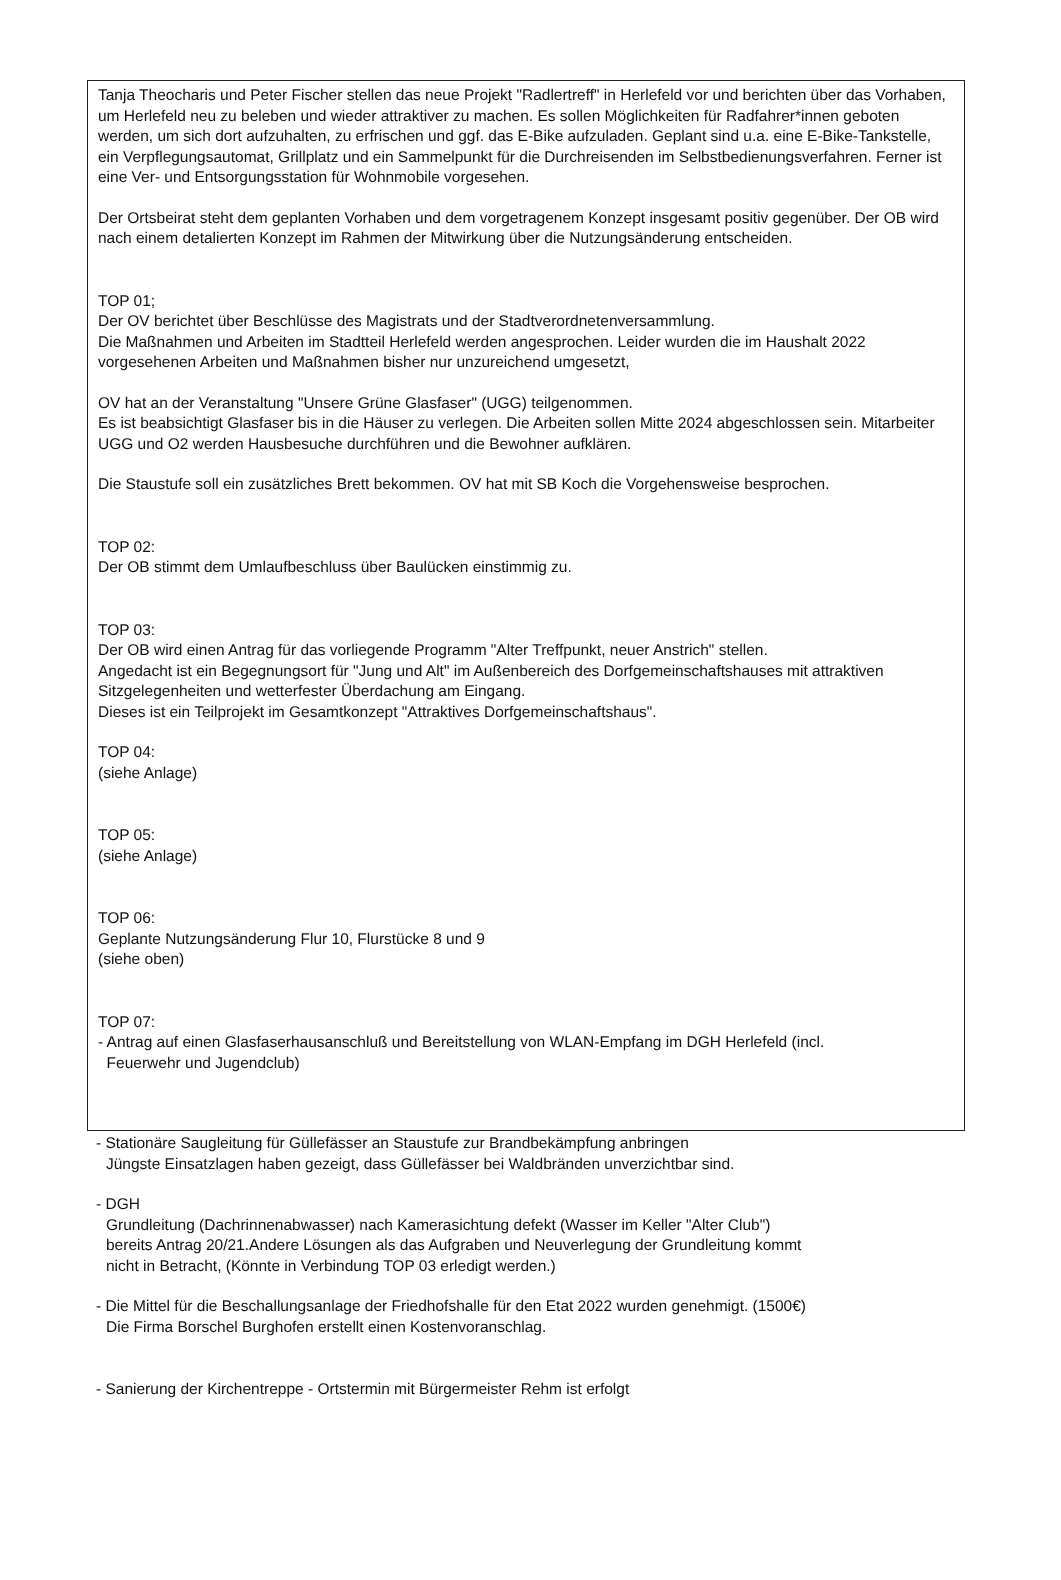Tanja Theocharis und Peter Fischer stellen das neue Projekt "Radlertreff" in Herlefeld vor und berichten über das Vorhaben, um Herlefeld neu zu beleben und wieder attraktiver zu machen. Es sollen Möglichkeiten für Radfahrer*innen geboten werden, um sich dort aufzuhalten, zu erfrischen und ggf. das E-Bike aufzuladen. Geplant sind u.a. eine E-Bike-Tankstelle, ein Verpflegungsautomat, Grillplatz und ein Sammelpunkt für die Durchreisenden im Selbstbedienungsverfahren. Ferner ist eine Ver- und Entsorgungsstation für Wohnmobile vorgesehen.
Der Ortsbeirat steht dem geplanten Vorhaben und dem vorgetragenem Konzept insgesamt positiv gegenüber. Der OB wird nach einem detalierten Konzept im Rahmen der Mitwirkung über die Nutzungsänderung entscheiden.
TOP 01;
Der OV berichtet über Beschlüsse des Magistrats und der Stadtverordnetenversammlung.
Die Maßnahmen und Arbeiten im Stadtteil Herlefeld werden angesprochen. Leider wurden die im Haushalt 2022 vorgesehenen Arbeiten und Maßnahmen bisher nur unzureichend umgesetzt,
OV hat an der Veranstaltung "Unsere Grüne Glasfaser" (UGG) teilgenommen.
Es ist beabsichtigt Glasfaser bis in die Häuser zu verlegen. Die Arbeiten sollen Mitte 2024 abgeschlossen sein. Mitarbeiter UGG und O2 werden Hausbesuche durchführen und die Bewohner aufklären.
Die Staustufe soll ein zusätzliches Brett bekommen. OV hat mit SB Koch die Vorgehensweise besprochen.
TOP 02:
Der OB stimmt dem Umlaufbeschluss über Baulücken einstimmig zu.
TOP 03:
Der OB wird einen Antrag für das vorliegende Programm "Alter Treffpunkt, neuer Anstrich" stellen.
Angedacht ist ein Begegnungsort für "Jung und Alt" im Außenbereich des Dorfgemeinschaftshauses mit attraktiven Sitzgelegenheiten und wetterfester Überdachung am Eingang.
Dieses ist ein Teilprojekt im Gesamtkonzept "Attraktives Dorfgemeinschaftshaus".
TOP 04:
(siehe Anlage)
TOP 05:
(siehe Anlage)
TOP 06:
Geplante Nutzungsänderung Flur 10, Flurstücke 8 und 9
(siehe oben)
TOP 07:
- Antrag auf einen Glasfaserhausanschluß und Bereitstellung von WLAN-Empfang im DGH Herlefeld (incl.
Feuerwehr und Jugendclub)
- Stationäre Saugleitung für Güllefässer an Staustufe zur Brandbekämpfung anbringen
Jüngste Einsatzlagen haben gezeigt, dass Güllefässer bei Waldbränden unverzichtbar sind.
- DGH
Grundleitung (Dachrinnenabwasser) nach Kamerasichtung defekt (Wasser im Keller "Alter Club")
bereits Antrag 20/21.Andere Lösungen als das Aufgraben und Neuverlegung der Grundleitung kommt
nicht in Betracht, (Könnte in Verbindung TOP 03 erledigt werden.)
- Die Mittel für die Beschallungsanlage der Friedhofshalle für den Etat 2022 wurden genehmigt. (1500€)
Die Firma Borschel Burghofen erstellt einen Kostenvoranschlag.
- Sanierung der Kirchentreppe - Ortstermin mit Bürgermeister Rehm ist erfolgt